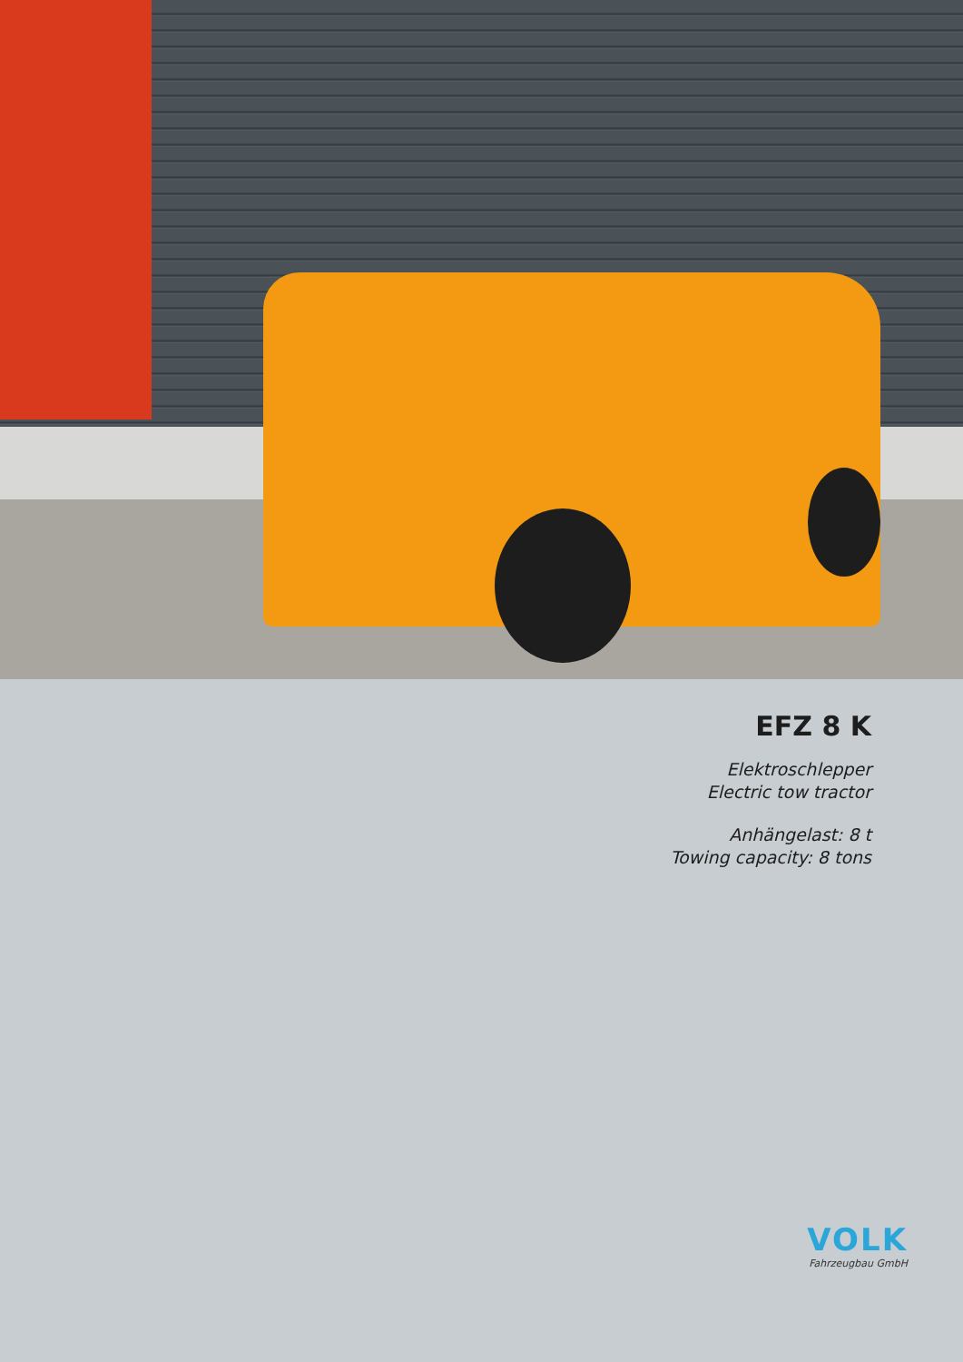EFZ 8 K
Elektroschlepper
Electric tow tractor
Anhängelast: 8 t
Towing capacity: 8 tons
VOLK
Fahrzeugbau GmbH